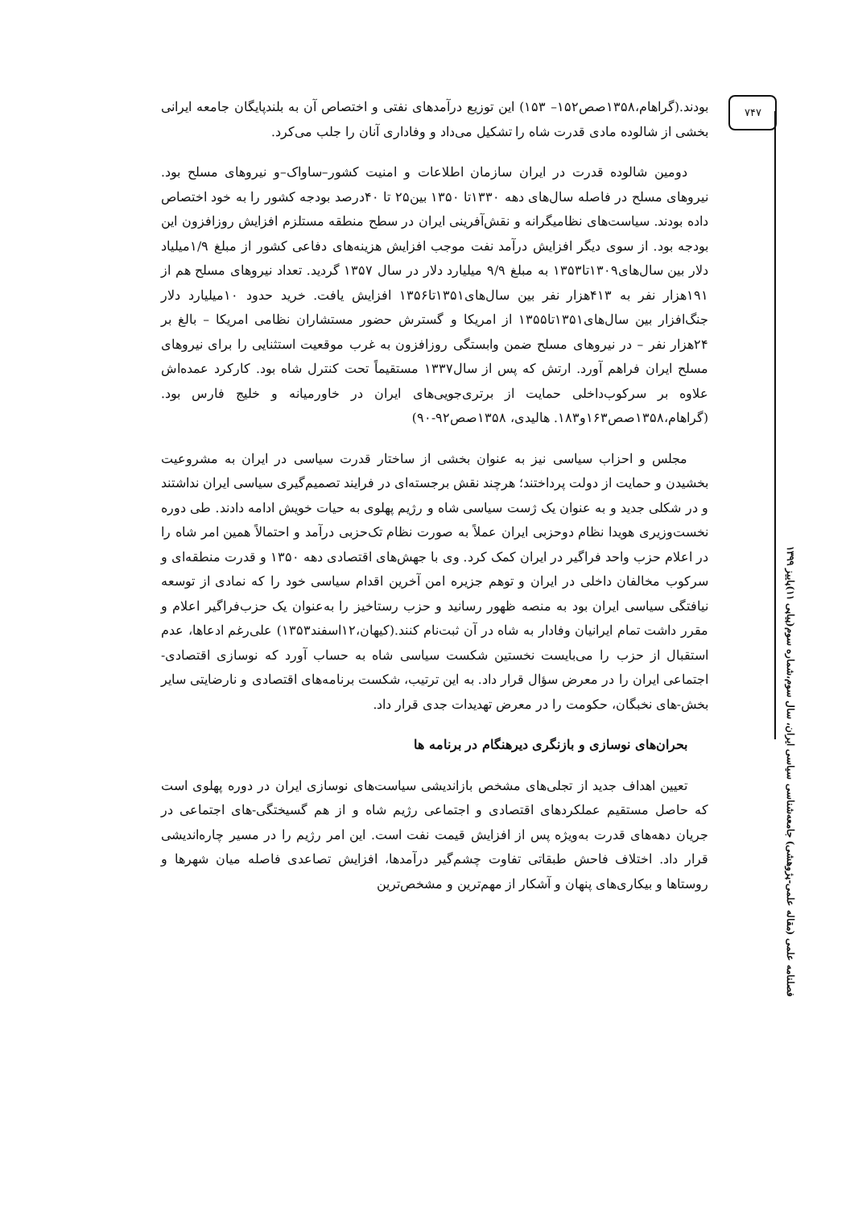۷۴۷
فصلنامه علمی (مقاله علمی-پژوهشی) جامعه‌شناسی سیاسی ایران، سال سوم،شماره سوم(پیاپی ۱۱)پاییز ۱۳۹۹
بودند.(گراهام،۱۳۵۸صص۱۵۲– ۱۵۳) این توزیع درآمدهای نفتی و اختصاص آن به بلندپایگان جامعه ایرانی بخشی از شالوده مادی قدرت شاه را تشکیل می‌داد و وفاداری آنان را جلب می‌کرد.
دومین شالوده قدرت در ایران سازمان اطلاعات و امنیت کشور–ساواک–و نیروهای مسلح بود. نیروهای مسلح در فاصله سال‌های دهه ۱۳۳۰تا ۱۳۵۰ بین۲۵ تا ۴۰درصد بودجه کشور را به خود اختصاص داده بودند. سیاست‌های نظامیگرانه و نقش‌آفرینی ایران در سطح منطقه مستلزم افزایش روزافزون این بودجه بود. از سوی دیگر افزایش درآمد نفت موجب افزایش هزینه‌های دفاعی کشور از مبلغ ۱/۹میلیاد دلار بین سال‌های۱۳۰۹تا۱۳۵۳ به مبلغ ۹/۹ میلیارد دلار در سال ۱۳۵۷ گردید. تعداد نیروهای مسلح هم از ۱۹۱هزار نفر به ۴۱۳هزار نفر بین سال‌های۱۳۵۱تا۱۳۵۶ افزایش یافت. خرید حدود ۱۰میلیارد دلار جنگ‌افزار بین سال‌های۱۳۵۱تا۱۳۵۵ از امریکا و گسترش حضور مستشاران نظامی امریکا – بالغ بر ۲۴هزار نفر – در نیروهای مسلح ضمن وابستگی روزافزون به غرب موقعیت استثنایی را برای نیروهای مسلح ایران فراهم آورد. ارتش که پس از سال۱۳۳۷ مستقیماً تحت کنترل شاه بود. کارکرد عمده‌اش علاوه بر سرکوب‌داخلی حمایت از برتری‌جویی‌های ایران در خاورمیانه و خلیج فارس بود.(گراهام،۱۳۵۸صص۱۶۳و۱۸۳. هالیدی، ۱۳۵۸صص۹۲-۹۰)
مجلس و احزاب سیاسی نیز به عنوان بخشی از ساختار قدرت سیاسی در ایران به مشروعیت بخشیدن و حمایت از دولت پرداختند؛ هرچند نقش برجسته‌ای در فرایند تصمیم‌گیری سیاسی ایران نداشتند و در شکلی جدید و به عنوان یک ژست سیاسی شاه و رژیم پهلوی به حیات خویش ادامه دادند. طی دوره نخست‌وزیری هویدا نظام دوحزبی ایران عملاً به صورت نظام تک‌حزبی درآمد و احتمالاً همین امر شاه را در اعلام حزب واحد فراگیر در ایران کمک کرد. وی با جهش‌های اقتصادی دهه ۱۳۵۰ و قدرت منطقه‌ای و سرکوب مخالفان داخلی در ایران و توهم جزیره امن آخرین اقدام سیاسی خود را که نمادی از توسعه نیافتگی سیاسی ایران بود به منصه ظهور رسانید و حزب رستاخیز را به‌عنوان یک حزب‌فراگیر اعلام و مقرر داشت تمام ایرانیان وفادار به شاه در آن ثبت‌نام کنند.(کیهان،۱۲اسفند۱۳۵۳) علی‌رغم ادعاها، عدم استقبال از حزب را می‌بایست نخستین شکست سیاسی شاه به حساب آورد که نوسازی اقتصادی-اجتماعی ایران را در معرض سؤال قرار داد. به این ترتیب، شکست برنامه‌های اقتصادی و نارضایتی سایر بخش-های نخبگان، حکومت را در معرض تهدیدات جدی قرار داد.
بحران‌های نوسازی و بازنگری دیرهنگام در برنامه ها
تعیین اهداف جدید از تجلی‌های مشخص بازاندیشی سیاست‌های نوسازی ایران در دوره پهلوی است که حاصل مستقیم عملکردهای اقتصادی و اجتماعی رژیم شاه و از هم گسیختگی-های اجتماعی در جریان دهه‌های قدرت به‌ویژه پس از افزایش قیمت نفت است. این امر رژیم را در مسیر چاره‌اندیشی قرار داد. اختلاف فاحش طبقاتی تفاوت چشم‌گیر درآمدها، افزایش تصاعدی فاصله میان شهرها و روستاها و بیکاری‌های پنهان و آشکار از مهم‌ترین و مشخص‌ترین